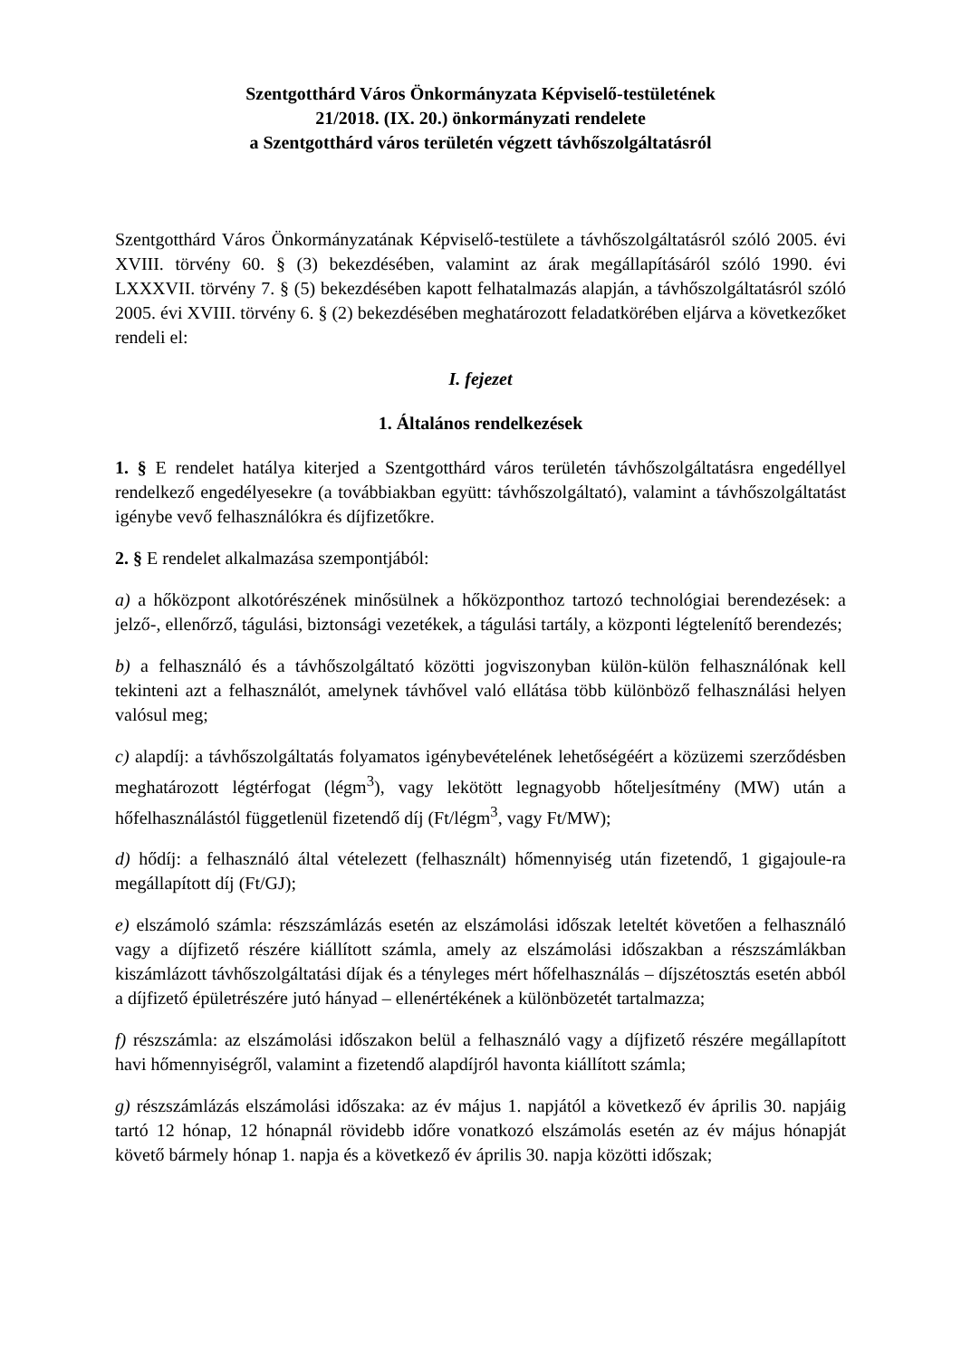Szentgotthárd Város Önkormányzata Képviselő-testületének
21/2018. (IX. 20.) önkormányzati rendelete
a Szentgotthárd város területén végzett távhőszolgáltatásról
Szentgotthárd Város Önkormányzatának Képviselő-testülete a távhőszolgáltatásról szóló 2005. évi XVIII. törvény 60. § (3) bekezdésében, valamint az árak megállapításáról szóló 1990. évi LXXXVII. törvény 7. § (5) bekezdésében kapott felhatalmazás alapján, a távhőszolgáltatásról szóló 2005. évi XVIII. törvény 6. § (2) bekezdésében meghatározott feladatkörében eljárva a következőket rendeli el:
I. fejezet
1. Általános rendelkezések
1. § E rendelet hatálya kiterjed a Szentgotthárd város területén távhőszolgáltatásra engedéllyel rendelkező engedélyesekre (a továbbiakban együtt: távhőszolgáltató), valamint a távhőszolgáltatást igénybe vevő felhasználókra és díjfizetőkre.
2. § E rendelet alkalmazása szempontjából:
a) a hőközpont alkotórészének minősülnek a hőközponthoz tartozó technológiai berendezések: a jelző-, ellenőrző, tágulási, biztonsági vezetékek, a tágulási tartály, a központi légtelenítő berendezés;
b) a felhasználó és a távhőszolgáltató közötti jogviszonyban külön-külön felhasználónak kell tekinteni azt a felhasználót, amelynek távhővel való ellátása több különböző felhasználási helyen valósul meg;
c) alapdíj: a távhőszolgáltatás folyamatos igénybevételének lehetőségéért a közüzemi szerződésben meghatározott légtérfogat (légm<sup>3</sup>), vagy lekötött legnagyobb hőteljesítmény (MW) után a hőfelhasználástól függetlenül fizetendő díj (Ft/légm<sup>3</sup>, vagy Ft/MW);
d) hődíj: a felhasználó által vételezett (felhasznált) hőmennyiség után fizetendő, 1 gigajoule-ra megállapított díj (Ft/GJ);
e) elszámoló számla: részszámlázás esetén az elszámolási időszak leteltét követően a felhasználó vagy a díjfizető részére kiállított számla, amely az elszámolási időszakban a részszámlákban kiszámlázott távhőszolgáltatási díjak és a tényleges mért hőfelhasználás – díjszétosztás esetén abból a díjfizető épületrészére jutó hányad – ellenértékének a különbözetét tartalmazza;
f) részszámla: az elszámolási időszakon belül a felhasználó vagy a díjfizető részére megállapított havi hőmennyiségről, valamint a fizetendő alapdíjról havonta kiállított számla;
g) részszámlázás elszámolási időszaka: az év május 1. napjától a következő év április 30. napjáig tartó 12 hónap, 12 hónapnál rövidebb időre vonatkozó elszámolás esetén az év május hónapját követő bármely hónap 1. napja és a következő év április 30. napja közötti időszak;